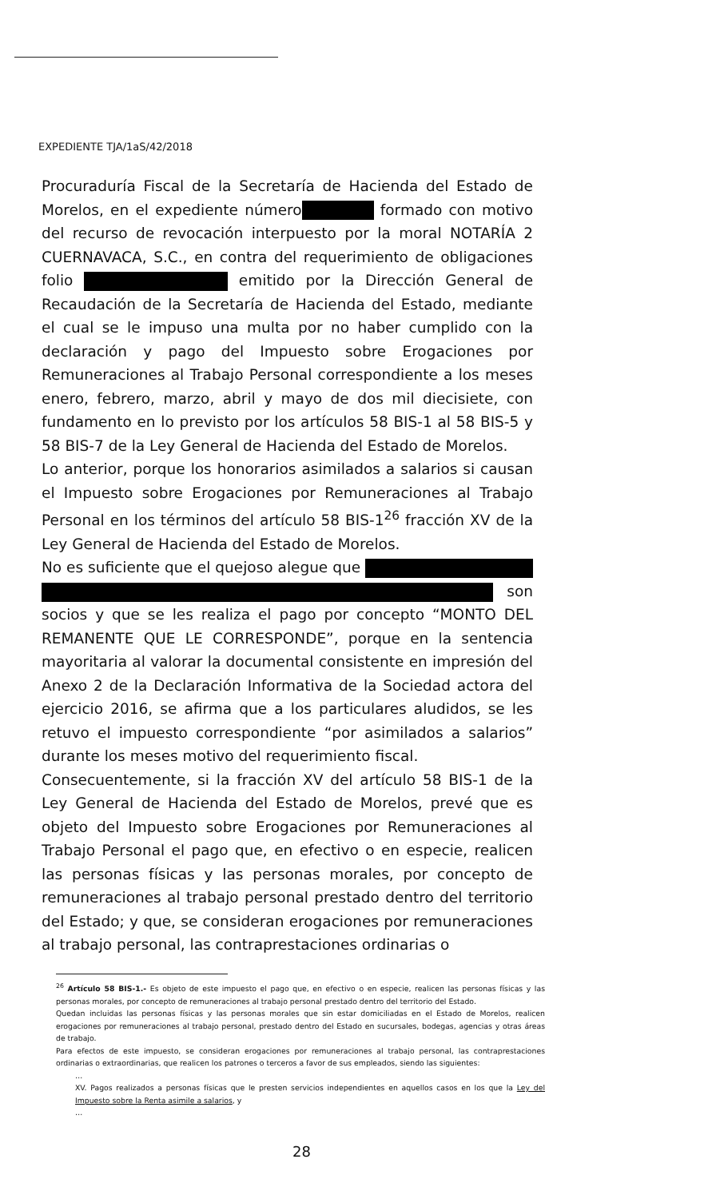EXPEDIENTE TJA/1aS/42/2018
Procuraduría Fiscal de la Secretaría de Hacienda del Estado de Morelos, en el expediente número formado con motivo del recurso de revocación interpuesto por la moral NOTARÍA 2 CUERNAVACA, S.C., en contra del requerimiento de obligaciones folio emitido por la Dirección General de Recaudación de la Secretaría de Hacienda del Estado, mediante el cual se le impuso una multa por no haber cumplido con la declaración y pago del Impuesto sobre Erogaciones por Remuneraciones al Trabajo Personal correspondiente a los meses enero, febrero, marzo, abril y mayo de dos mil diecisiete, con fundamento en lo previsto por los artículos 58 BIS-1 al 58 BIS-5 y 58 BIS-7 de la Ley General de Hacienda del Estado de Morelos.
Lo anterior, porque los honorarios asimilados a salarios si causan el Impuesto sobre Erogaciones por Remuneraciones al Trabajo Personal en los términos del artículo 58 BIS-1<sup>26</sup> fracción XV de la Ley General de Hacienda del Estado de Morelos.
No es suficiente que el quejoso alegue que son socios y que se les realiza el pago por concepto “MONTO DEL REMANENTE QUE LE CORRESPONDE”, porque en la sentencia mayoritaria al valorar la documental consistente en impresión del Anexo 2 de la Declaración Informativa de la Sociedad actora del ejercicio 2016, se afirma que a los particulares aludidos, se les retuvo el impuesto correspondiente “por asimilados a salarios” durante los meses motivo del requerimiento fiscal.
Consecuentemente, si la fracción XV del artículo 58 BIS-1 de la Ley General de Hacienda del Estado de Morelos, prevé que es objeto del Impuesto sobre Erogaciones por Remuneraciones al Trabajo Personal el pago que, en efectivo o en especie, realicen las personas físicas y las personas morales, por concepto de remuneraciones al trabajo personal prestado dentro del territorio del Estado; y que, se consideran erogaciones por remuneraciones al trabajo personal, las contraprestaciones ordinarias o
<sup>26</sup> Artículo 58 BIS-1.- Es objeto de este impuesto el pago que, en efectivo o en especie, realicen las personas físicas y las personas morales, por concepto de remuneraciones al trabajo personal prestado dentro del territorio del Estado.
Quedan incluidas las personas físicas y las personas morales que sin estar domiciliadas en el Estado de Morelos, realicen erogaciones por remuneraciones al trabajo personal, prestado dentro del Estado en sucursales, bodegas, agencias y otras áreas de trabajo.
Para efectos de este impuesto, se consideran erogaciones por remuneraciones al trabajo personal, las contraprestaciones ordinarias o extraordinarias, que realicen los patrones o terceros a favor de sus empleados, siendo las siguientes:
…
XV. Pagos realizados a personas físicas que le presten servicios independientes en aquellos casos en los que la Ley del Impuesto sobre la Renta asimile a salarios, y
…
28